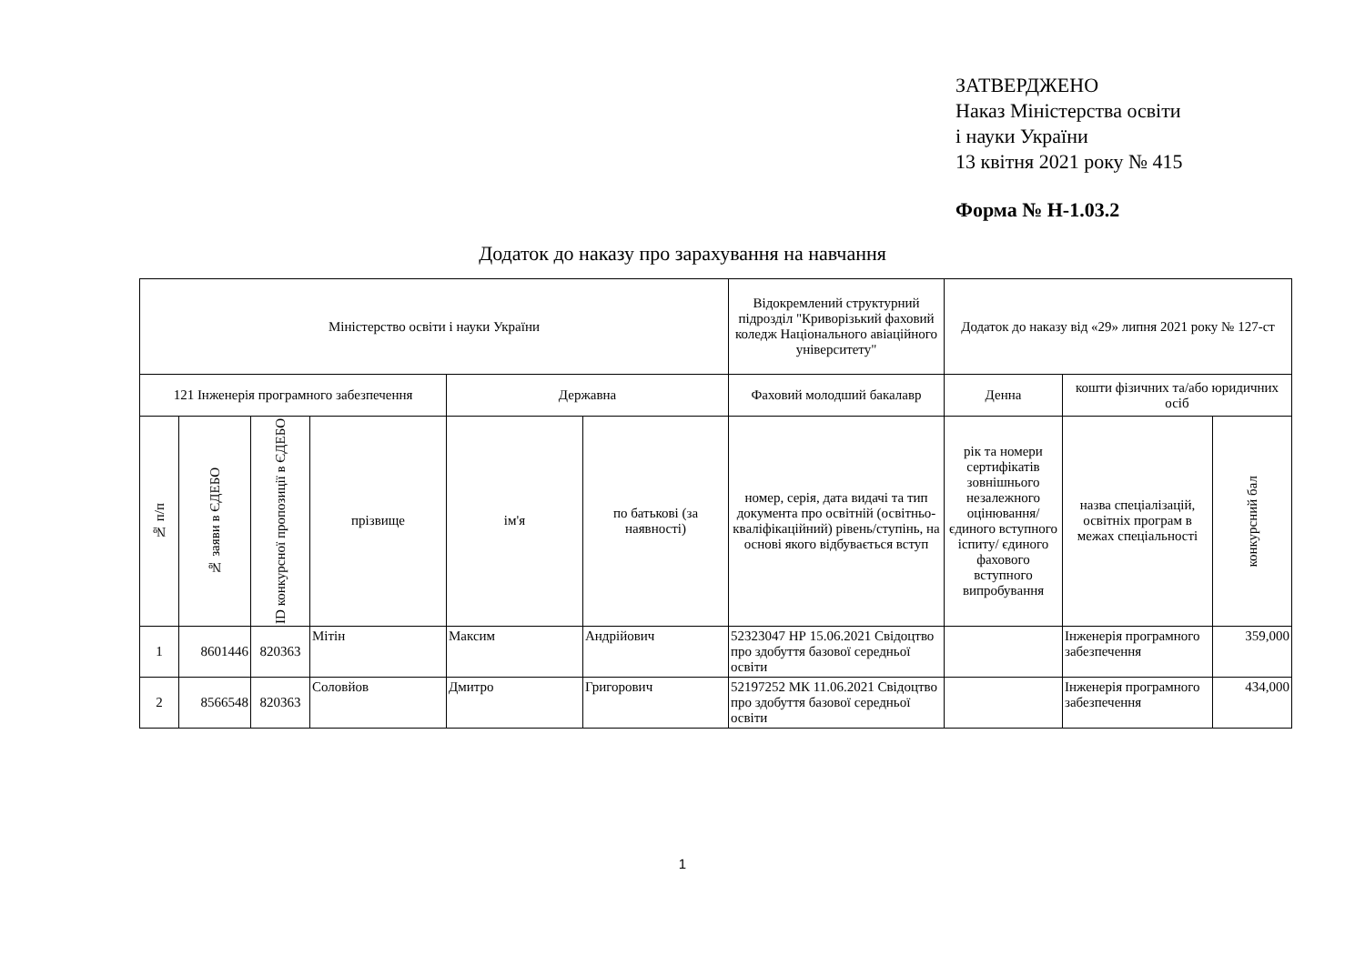ЗАТВЕРДЖЕНО
Наказ Міністерства освіти
і науки України
13 квітня 2021 року № 415
Форма № Н-1.03.2
Додаток до наказу про зарахування на навчання
| Міністерство освіти і науки України | | | | | | Відокремлений структурний підрозділ "Криворізький фаховий коледж Національного авіаційного університету" | Додаток до наказу від «29» липня 2021 року № 127-ст | | |
| 121 Інженерія програмного забезпечення | | | | Державна | | Фаховий молодший бакалавр | Денна | кошти фізичних та/або юридичних осіб | |
| № п/п | № заяви в ЄДЕБО | ID конкурсної пропозиції в ЄДЕБО | прізвище | ім'я | по батькові (за наявності) | номер, серія, дата видачі та тип документа про освітній (освітньо-кваліфікаційний) рівень/ступінь, на основі якого відбувається вступ | рік та номери сертифікатів зовнішнього незалежного оцінювання/ єдиного вступного іспиту/ єдиного фахового вступного випробування | назва спеціалізацій, освітніх програм в межах спеціальності | конкурсний бал |
| 1 | 8601446 | 820363 | Мітін | Максим | Андрійович | 52323047 НР 15.06.2021 Свідоцтво про здобуття базової середньої освіти | | Інженерія програмного забезпечення | 359,000 |
| 2 | 8566548 | 820363 | Соловйов | Дмитро | Григорович | 52197252 МК 11.06.2021 Свідоцтво про здобуття базової середньої освіти | | Інженерія програмного забезпечення | 434,000 |
1